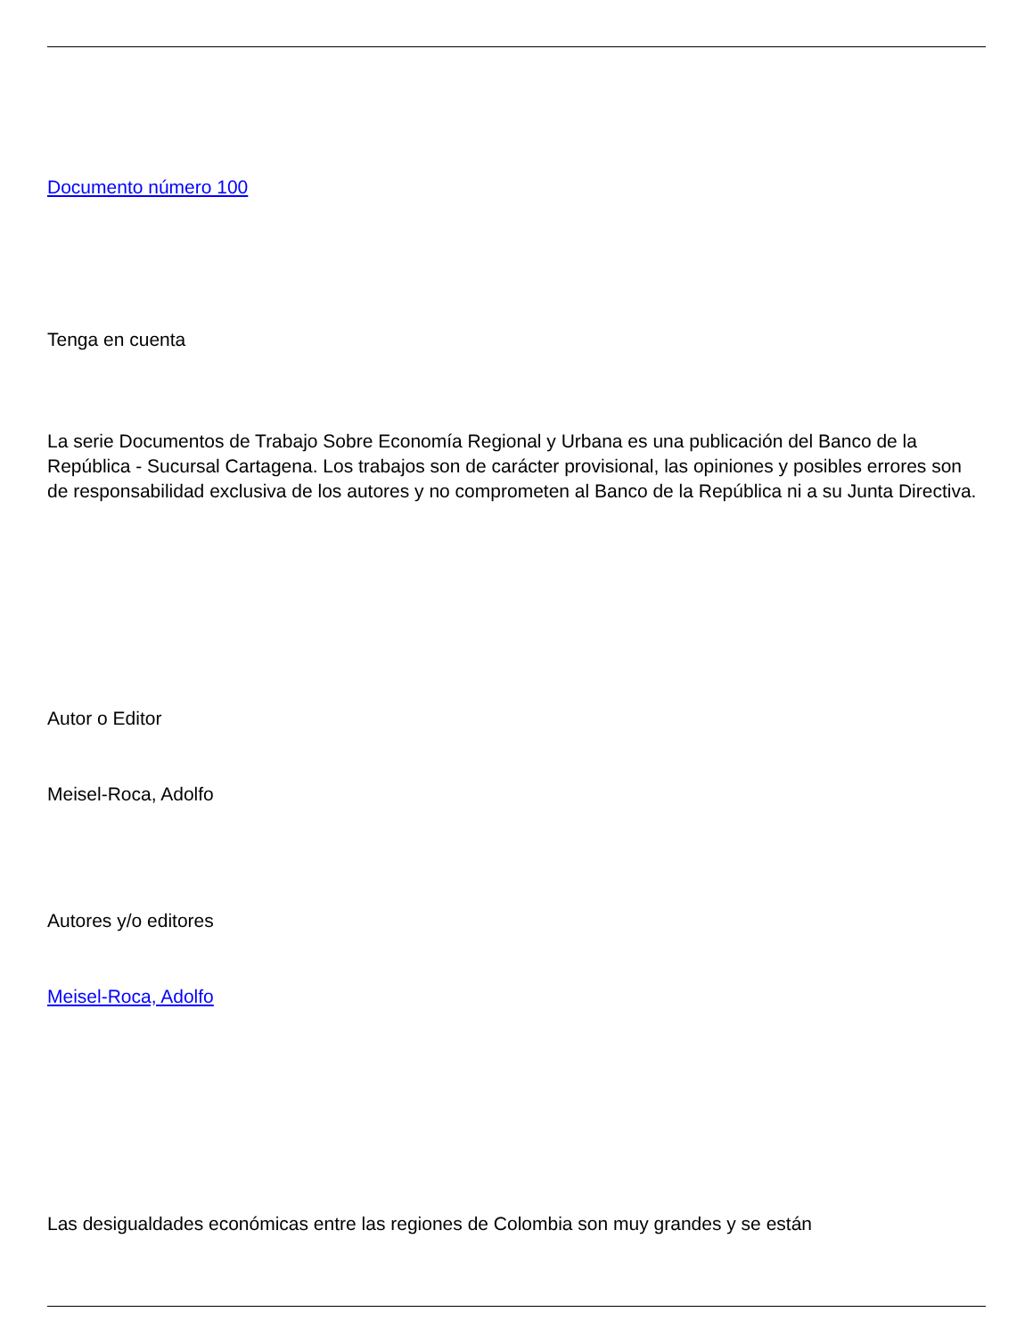Documento número 100
Tenga en cuenta
La serie Documentos de Trabajo Sobre Economía Regional y Urbana es una publicación del Banco de la República - Sucursal Cartagena. Los trabajos son de carácter provisional, las opiniones y posibles errores son de responsabilidad exclusiva de los autores y no comprometen al Banco de la República ni a su Junta Directiva.
Autor o Editor
Meisel-Roca, Adolfo
Autores y/o editores
Meisel-Roca, Adolfo
Las desigualdades económicas entre las regiones de Colombia son muy grandes y se están